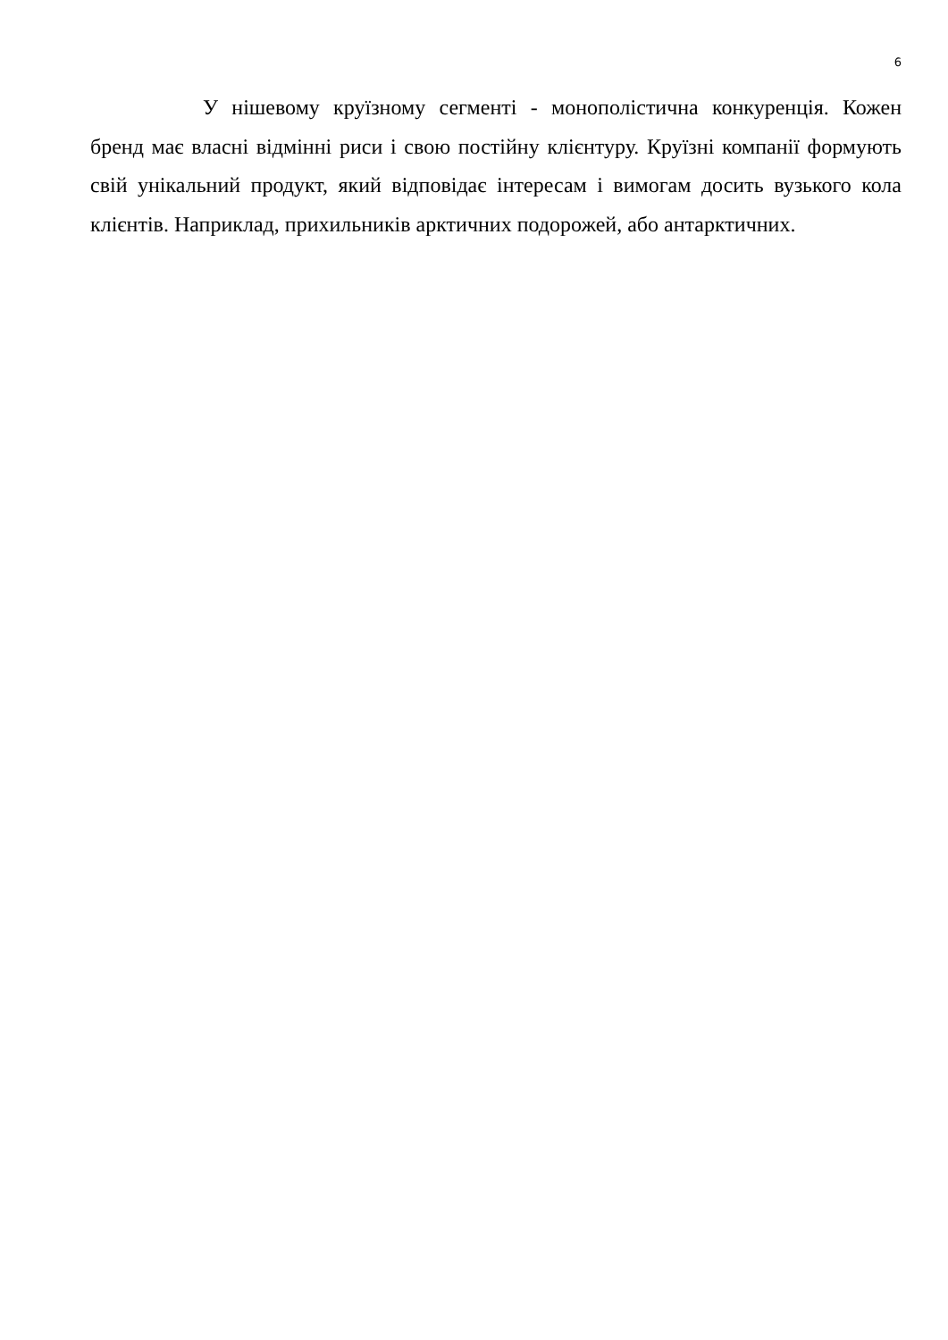6
У нішевому круїзному сегменті - монополістична конкуренція. Кожен бренд має власні відмінні риси і свою постійну клієнтуру. Круїзні компанії формують свій унікальний продукт, який відповідає інтересам і вимогам досить вузького кола клієнтів. Наприклад, прихильників арктичних подорожей, або антарктичних.